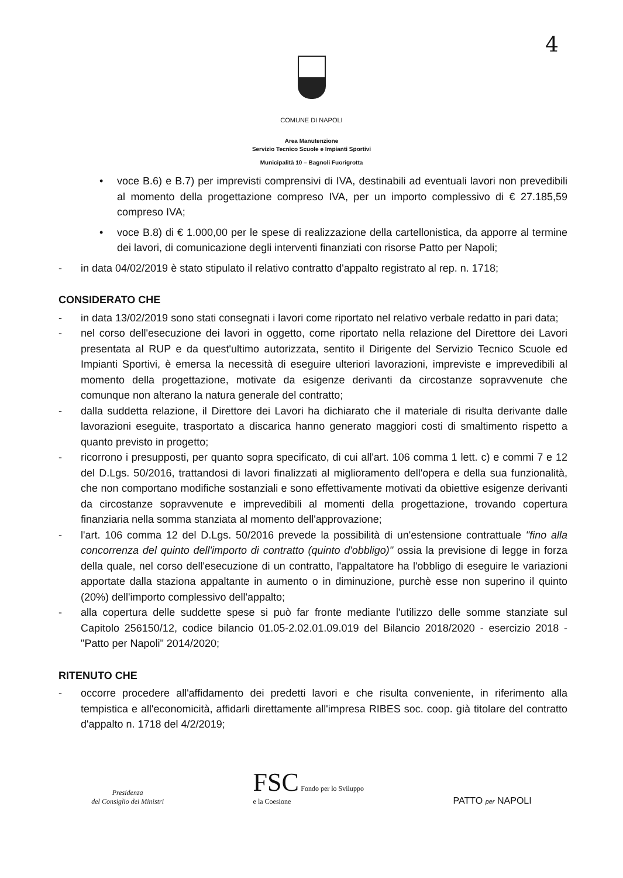4
COMUNE DI NAPOLI
Area Manutenzione
Servizio Tecnico Scuole e Impianti Sportivi
Municipalità 10 – Bagnoli Fuorigrotta
• voce B.6) e B.7) per imprevisti comprensivi di IVA, destinabili ad eventuali lavori non prevedibili al momento della progettazione compreso IVA, per un importo complessivo di € 27.185,59 compreso IVA;
• voce B.8) di € 1.000,00 per le spese di realizzazione della cartellonistica, da apporre al termine dei lavori, di comunicazione degli interventi finanziati con risorse Patto per Napoli;
- in data 04/02/2019 è stato stipulato il relativo contratto d'appalto registrato al rep. n. 1718;
CONSIDERATO CHE
- in data 13/02/2019 sono stati consegnati i lavori come riportato nel relativo verbale redatto in pari data;
- nel corso dell'esecuzione dei lavori in oggetto, come riportato nella relazione del Direttore dei Lavori presentata al RUP e da quest'ultimo autorizzata, sentito il Dirigente del Servizio Tecnico Scuole ed Impianti Sportivi, è emersa la necessità di eseguire ulteriori lavorazioni, impreviste e imprevedibili al momento della progettazione, motivate da esigenze derivanti da circostanze sopravvenute che comunque non alterano la natura generale del contratto;
- dalla suddetta relazione, il Direttore dei Lavori ha dichiarato che il materiale di risulta derivante dalle lavorazioni eseguite, trasportato a discarica hanno generato maggiori costi di smaltimento rispetto a quanto previsto in progetto;
- ricorrono i presupposti, per quanto sopra specificato, di cui all'art. 106 comma 1 lett. c) e commi 7 e 12 del D.Lgs. 50/2016, trattandosi di lavori finalizzati al miglioramento dell'opera e della sua funzionalità, che non comportano modifiche sostanziali e sono effettivamente motivati da obiettive esigenze derivanti da circostanze sopravvenute e imprevedibili al momenti della progettazione, trovando copertura finanziaria nella somma stanziata al momento dell'approvazione;
- l'art. 106 comma 12 del D.Lgs. 50/2016 prevede la possibilità di un'estensione contrattuale "fino alla concorrenza del quinto dell'importo di contratto (quinto d'obbligo)" ossia la previsione di legge in forza della quale, nel corso dell'esecuzione di un contratto, l'appaltatore ha l'obbligo di eseguire le variazioni apportate dalla staziona appaltante in aumento o in diminuzione, purchè esse non superino il quinto (20%) dell'importo complessivo dell'appalto;
- alla copertura delle suddette spese si può far fronte mediante l'utilizzo delle somme stanziate sul Capitolo 256150/12, codice bilancio 01.05-2.02.01.09.019 del Bilancio 2018/2020 - esercizio 2018 - "Patto per Napoli" 2014/2020;
RITENUTO CHE
- occorre procedere all'affidamento dei predetti lavori e che risulta conveniente, in riferimento alla tempistica e all'economicità, affidarli direttamente all'impresa RIBES soc. coop. già titolare del contratto d'appalto n. 1718 del 4/2/2019;
Presidenza
del Consiglio dei Ministri
FSC Fondo per lo Sviluppo
e la Coesione
PATTO per NAPOLI